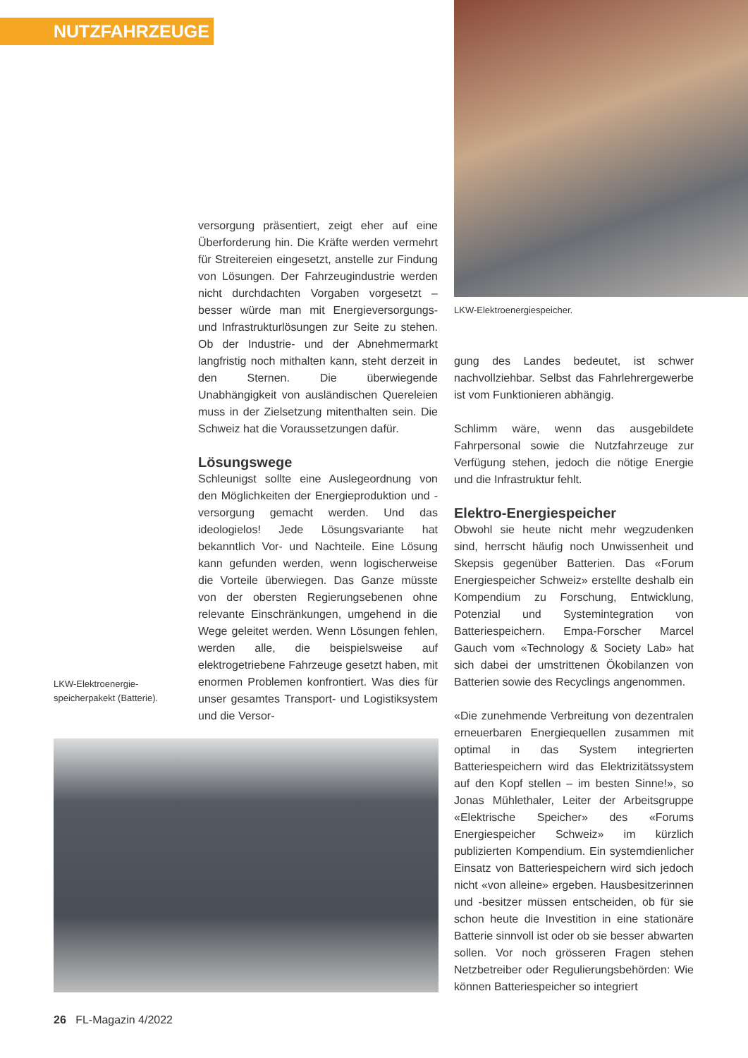NUTZFAHRZEUGE
LKW-Elektroenergiespeicher.
versorgung präsentiert, zeigt eher auf eine Überforderung hin. Die Kräfte werden vermehrt für Streitereien eingesetzt, anstelle zur Findung von Lösungen. Der Fahrzeugindustrie werden nicht durchdachten Vorgaben vorgesetzt – besser würde man mit Energieversorgungs- und Infrastrukturlösungen zur Seite zu stehen. Ob der Industrie- und der Abnehmermarkt langfristig noch mithalten kann, steht derzeit in den Sternen. Die überwiegende Unabhängigkeit von ausländischen Quereleien muss in der Zielsetzung mitenthalten sein. Die Schweiz hat die Voraussetzungen dafür.
Lösungswege
Schleunigst sollte eine Auslegeordnung von den Möglichkeiten der Energieproduktion und -versorgung gemacht werden. Und das ideologielos! Jede Lösungsvariante hat bekanntlich Vor- und Nachteile. Eine Lösung kann gefunden werden, wenn logischerweise die Vorteile überwiegen. Das Ganze müsste von der obersten Regierungsebenen ohne relevante Einschränkungen, umgehend in die Wege geleitet werden. Wenn Lösungen fehlen, werden alle, die beispielsweise auf elektrogetriebene Fahrzeuge gesetzt haben, mit enormen Problemen konfrontiert. Was dies für unser gesamtes Transport- und Logistiksystem und die Versor-
LKW-Elektroenergie-
speicherpakekt (Batterie).
gung des Landes bedeutet, ist schwer nachvollziehbar. Selbst das Fahrlehrergewerbe ist vom Funktionieren abhängig.
Schlimm wäre, wenn das ausgebildete Fahrpersonal sowie die Nutzfahrzeuge zur Verfügung stehen, jedoch die nötige Energie und die Infrastruktur fehlt.
Elektro-Energiespeicher
Obwohl sie heute nicht mehr wegzudenken sind, herrscht häufig noch Unwissenheit und Skepsis gegenüber Batterien. Das «Forum Energiespeicher Schweiz» erstellte deshalb ein Kompendium zu Forschung, Entwicklung, Potenzial und Systemintegration von Batteriespeichern. Empa-Forscher Marcel Gauch vom «Technology & Society Lab» hat sich dabei der umstrittenen Ökobilanzen von Batterien sowie des Recyclings angenommen.
«Die zunehmende Verbreitung von dezentralen erneuerbaren Energiequellen zusammen mit optimal in das System integrierten Batteriespeichern wird das Elektrizitätssystem auf den Kopf stellen – im besten Sinne!», so Jonas Mühlethaler, Leiter der Arbeitsgruppe «Elektrische Speicher» des «Forums Energiespeicher Schweiz» im kürzlich publizierten Kompendium. Ein systemdienlicher Einsatz von Batteriespeichern wird sich jedoch nicht «von alleine» ergeben. Hausbesitzerinnen und -besitzer müssen entscheiden, ob für sie schon heute die Investition in eine stationäre Batterie sinnvoll ist oder ob sie besser abwarten sollen. Vor noch grösseren Fragen stehen Netzbetreiber oder Regulierungsbehörden: Wie können Batteriespeicher so integriert
26 FL-Magazin 4/2022